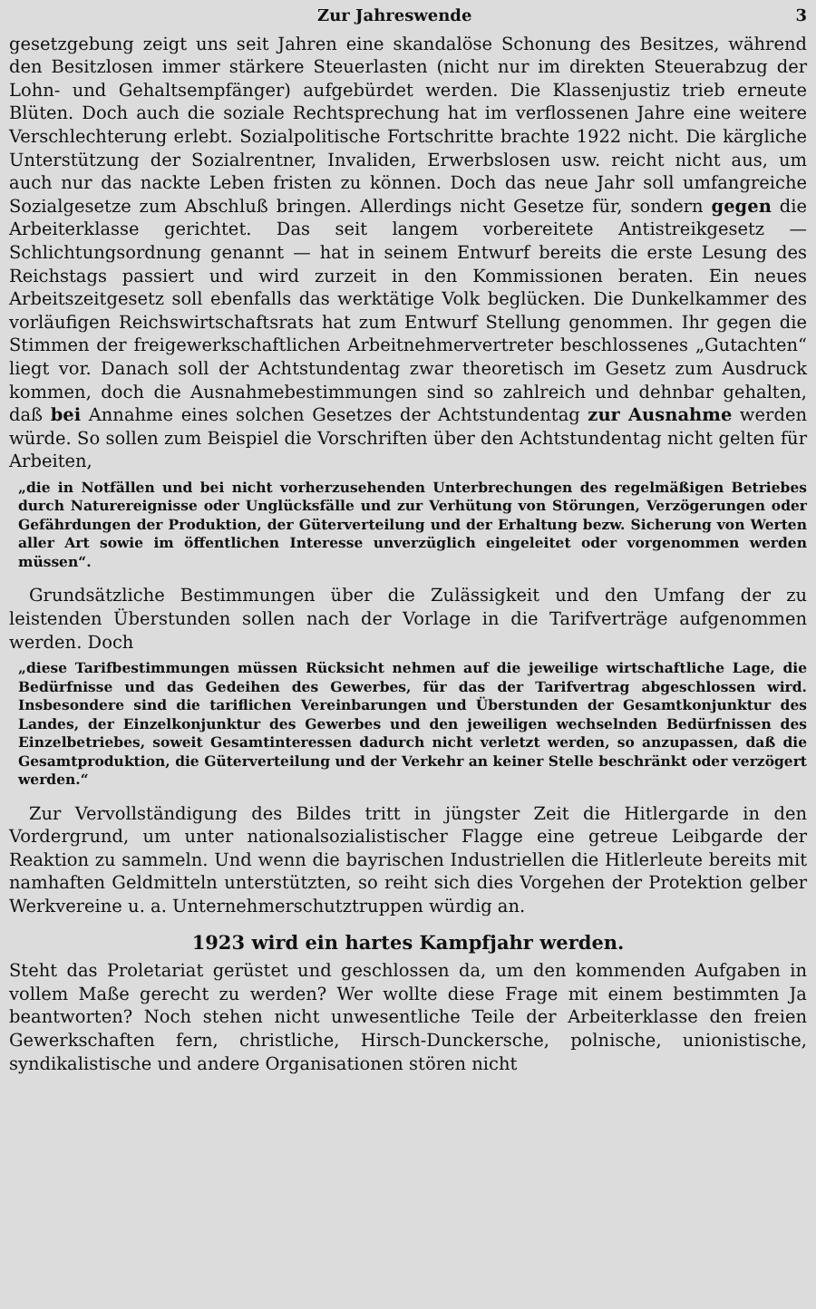Zur Jahreswende 3
gesetzgebung zeigt uns seit Jahren eine skandalöse Schonung des Besitzes, während den Besitzlosen immer stärkere Steuerlasten (nicht nur im direkten Steuerabzug der Lohn- und Gehaltsempfänger) aufgebürdet werden. Die Klassenjustiz trieb erneute Blüten. Doch auch die soziale Rechtsprechung hat im verflossenen Jahre eine weitere Verschlechterung erlebt. Sozialpolitische Fortschritte brachte 1922 nicht. Die kärgliche Unterstützung der Sozialrentner, Invaliden, Erwerbslosen usw. reicht nicht aus, um auch nur das nackte Leben fristen zu können. Doch das neue Jahr soll umfangreiche Sozialgesetze zum Abschluß bringen. Allerdings nicht Gesetze für, sondern gegen die Arbeiterklasse gerichtet. Das seit langem vorbereitete Antistreikgesetz — Schlichtungsordnung genannt — hat in seinem Entwurf bereits die erste Lesung des Reichstags passiert und wird zurzeit in den Kommissionen beraten. Ein neues Arbeitszeitgesetz soll ebenfalls das werktätige Volk beglücken. Die Dunkelkammer des vorläufigen Reichswirtschaftsrats hat zum Entwurf Stellung genommen. Ihr gegen die Stimmen der freigewerkschaftlichen Arbeitnehmervertreter beschlossenes „Gutachten“ liegt vor. Danach soll der Achtstundentag zwar theoretisch im Gesetz zum Ausdruck kommen, doch die Ausnahmebestimmungen sind so zahlreich und dehnbar gehalten, daß bei Annahme eines solchen Gesetzes der Achtstundentag zur Ausnahme werden würde. So sollen zum Beispiel die Vorschriften über den Achtstundentag nicht gelten für Arbeiten,
„die in Notfällen und bei nicht vorherzusehenden Unterbrechungen des regelmäßigen Betriebes durch Naturereignisse oder Unglücksfälle und zur Verhütung von Störungen, Verzögerungen oder Gefährdungen der Produktion, der Güterverteilung und der Erhaltung bezw. Sicherung von Werten aller Art sowie im öffentlichen Interesse unverzüglich eingeleitet oder vorgenommen werden müssen“.
Grundsätzliche Bestimmungen über die Zulässigkeit und den Umfang der zu leistenden Überstunden sollen nach der Vorlage in die Tarifverträge aufgenommen werden. Doch
„diese Tarifbestimmungen müssen Rücksicht nehmen auf die jeweilige wirtschaftliche Lage, die Bedürfnisse und das Gedeihen des Gewerbes, für das der Tarifvertrag abgeschlossen wird. Insbesondere sind die tariflichen Vereinbarungen und Überstunden der Gesamtkonjunktur des Landes, der Einzelkonjunktur des Gewerbes und den jeweiligen wechselnden Bedürfnissen des Einzelbetriebes, soweit Gesamtinteressen dadurch nicht verletzt werden, so anzupassen, daß die Gesamtproduktion, die Güterverteilung und der Verkehr an keiner Stelle beschränkt oder verzögert werden.“
Zur Vervollständigung des Bildes tritt in jüngster Zeit die Hitlergarde in den Vordergrund, um unter nationalsozialistischer Flagge eine getreue Leibgarde der Reaktion zu sammeln. Und wenn die bayrischen Industriellen die Hitlerleute bereits mit namhaften Geldmitteln unterstützten, so reiht sich dies Vorgehen der Protektion gelber Werkvereine u. a. Unternehmerschutztruppen würdig an.
1923 wird ein hartes Kampfjahr werden.
Steht das Proletariat gerüstet und geschlossen da, um den kommenden Aufgaben in vollem Maße gerecht zu werden? Wer wollte diese Frage mit einem bestimmten Ja beantworten? Noch stehen nicht unwesentliche Teile der Arbeiterklasse den freien Gewerkschaften fern, christliche, Hirsch-Dunckersche, polnische, unionistische, syndikalistische und andere Organisationen stören nicht